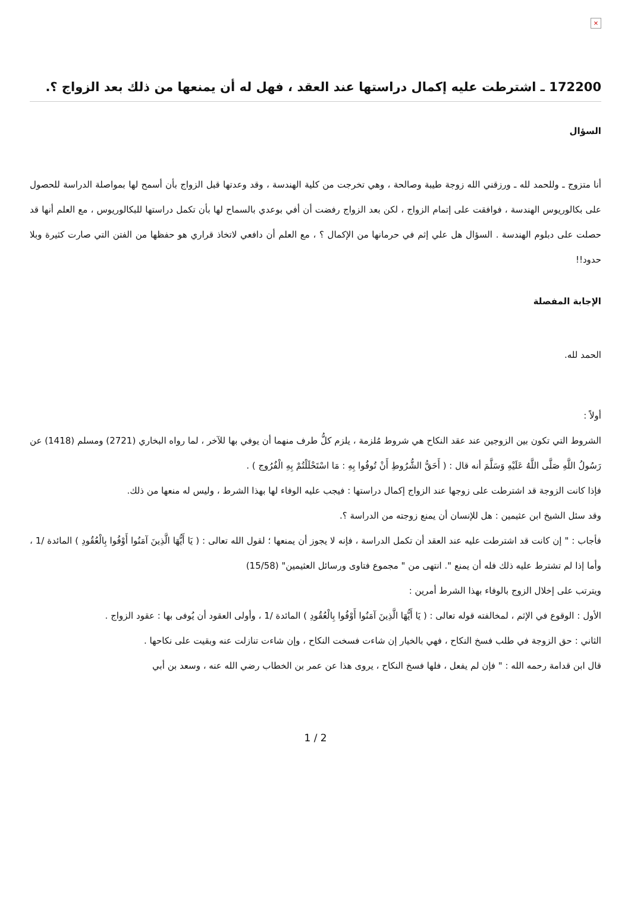×
172200 ـ اشترطت عليه إكمال دراستها عند العقد ، فهل له أن يمنعها من ذلك بعد الزواج ؟.
السؤال
أنا متزوج ـ وللحمد لله ـ ورزقني الله زوجة طيبة وصالحة ، وهي تخرجت من كلية الهندسة ، وقد وعدتها قبل الزواج بأن أسمح لها بمواصلة الدراسة للحصول على بكالوريوس الهندسة ، فوافقت على إتمام الزواج ، لكن بعد الزواج رفضت أن أفي بوعدي بالسماح لها بأن تكمل دراستها للبكالوريوس ، مع العلم أنها قد حصلت على دبلوم الهندسة . السؤال هل علي إثم في حرمانها من الإكمال ؟ ، مع العلم أن دافعي لاتخاذ قراري هو حفظها من الفتن التي صارت كثيرة وبلا حدود!!
الإجابة المفصلة
الحمد لله.
أولاً :
الشروط التي تكون بين الزوجين عند عقد النكاح هي شروط مُلزمة ، يلزم كلُّ طرف منهما أن يوفي بها للآخر ، لما رواه البخاري (2721) ومسلم (1418) عن رَسُولُ اللَّهِ صَلَّى اللَّهُ عَلَيْهِ وَسَلَّمَ أنه قال : ( أَحَقُّ الشُّرُوطِ أَنْ تُوفُوا بِهِ : مَا اسْتَحْلَلْتُمْ بِهِ الْفُرُوج ) .
فإذا كانت الزوجة قد اشترطت على زوجها عند الزواج إكمال دراستها : فيجب عليه الوفاء لها بهذا الشرط ، وليس له منعها من ذلك.
وقد سئل الشيخ ابن عثيمين : هل للإنسان أن يمنع زوجته من الدراسة ؟.
فأجاب : " إن كانت قد اشترطت عليه عند العقد أن تكمل الدراسة ، فإنه لا يجوز أن يمنعها ؛ لقول الله تعالى : ( يَا أَيُّهَا الَّذِينَ آمَنُوا أَوْفُوا بِالْعُقُودِ ) المائدة /1 ، وأما إذا لم تشترط عليه ذلك فله أن يمنع ". انتهى من " مجموع فتاوى ورسائل العثيمين" (15/58)
ويترتب على إخلال الزوج بالوفاء بهذا الشرط أمرين :
الأول : الوقوع في الإثم ، لمخالفته قوله تعالى : ( يَا أَيُّهَا الَّذِينَ آمَنُوا أَوْفُوا بِالْعُقُودِ ) المائدة /1 ، وأولى العقود أن يُوفى بها : عقود الزواج .
الثاني : حق الزوجة في طلب فسخ النكاح ، فهي بالخيار إن شاءت فسخت النكاح ، وإن شاءت تنازلت عنه وبقيت على نكاحها .
قال ابن قدامة رحمه الله : " فإن لم يفعل ، فلها فسخ النكاح ، يروى هذا عن عمر بن الخطاب رضي الله عنه ، وسعد بن أبي
1 / 2